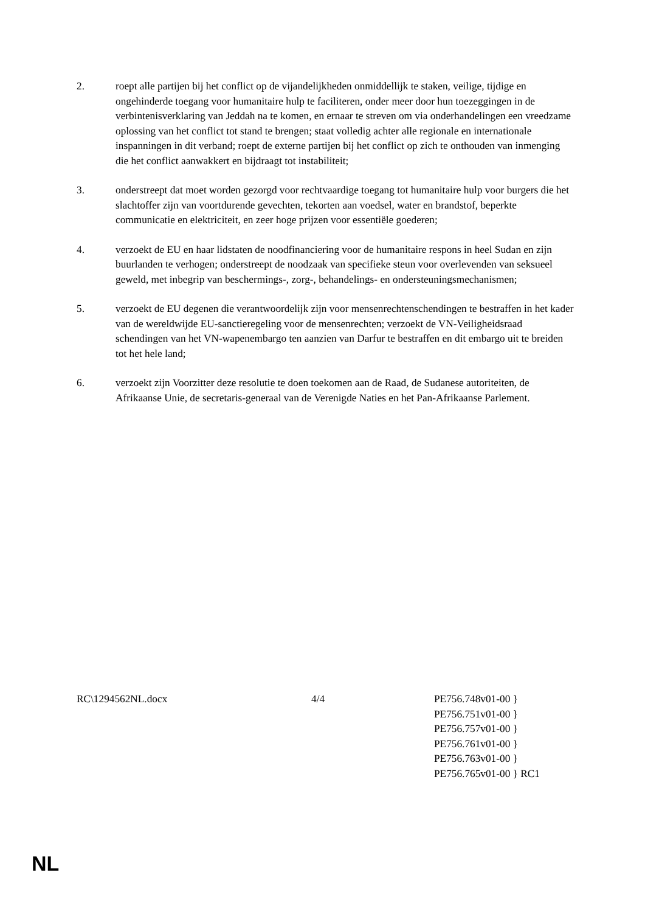2. roept alle partijen bij het conflict op de vijandelijkheden onmiddellijk te staken, veilige, tijdige en ongehinderde toegang voor humanitaire hulp te faciliteren, onder meer door hun toezeggingen in de verbintenisverklaring van Jeddah na te komen, en ernaar te streven om via onderhandelingen een vreedzame oplossing van het conflict tot stand te brengen; staat volledig achter alle regionale en internationale inspanningen in dit verband; roept de externe partijen bij het conflict op zich te onthouden van inmenging die het conflict aanwakkert en bijdraagt tot instabiliteit;
3. onderstreept dat moet worden gezorgd voor rechtvaardige toegang tot humanitaire hulp voor burgers die het slachtoffer zijn van voortdurende gevechten, tekorten aan voedsel, water en brandstof, beperkte communicatie en elektriciteit, en zeer hoge prijzen voor essentiële goederen;
4. verzoekt de EU en haar lidstaten de noodfinanciering voor de humanitaire respons in heel Sudan en zijn buurlanden te verhogen; onderstreept de noodzaak van specifieke steun voor overlevenden van seksueel geweld, met inbegrip van beschermings-, zorg-, behandelings- en ondersteuningsmechanismen;
5. verzoekt de EU degenen die verantwoordelijk zijn voor mensenrechtenschendingen te bestraffen in het kader van de wereldwijde EU-sanctieregeling voor de mensenrechten; verzoekt de VN-Veiligheidsraad schendingen van het VN-wapenembargo ten aanzien van Darfur te bestraffen en dit embargo uit te breiden tot het hele land;
6. verzoekt zijn Voorzitter deze resolutie te doen toekomen aan de Raad, de Sudanese autoriteiten, de Afrikaanse Unie, de secretaris-generaal van de Verenigde Naties en het Pan-Afrikaanse Parlement.
RC\1294562NL.docx 4/4 PE756.748v01-00 }
PE756.751v01-00 }
PE756.757v01-00 }
PE756.761v01-00 }
PE756.763v01-00 }
PE756.765v01-00 } RC1
NL